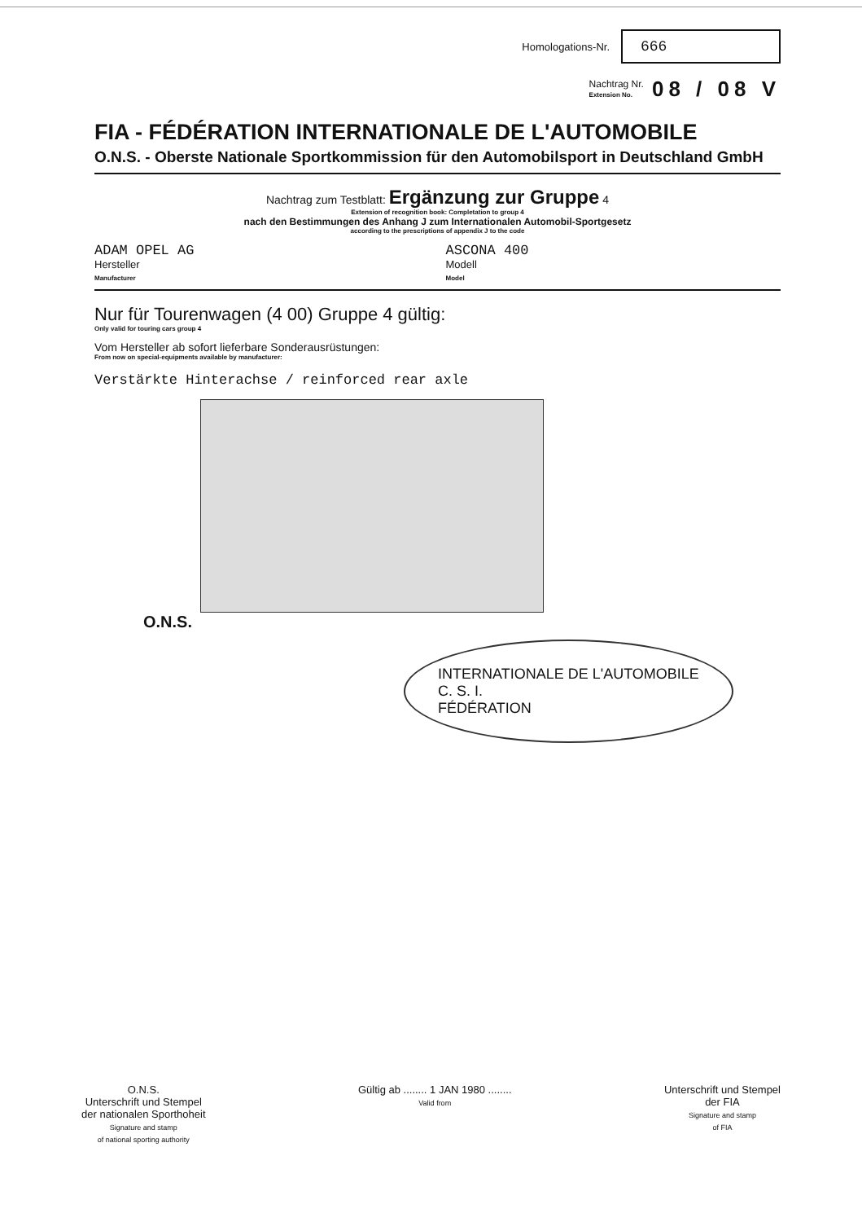Homologations-Nr. 666
Nachtrag Nr.
Extension No. 08 / 08 V
FIA - FÉDÉRATION INTERNATIONALE DE L'AUTOMOBILE
O.N.S. - Oberste Nationale Sportkommission für den Automobilsport in Deutschland GmbH
Nachtrag zum Testblatt: Ergänzung zur Gruppe 4
Extension of recognition book: Completation to group 4
nach den Bestimmungen des Anhang J zum Internationalen Automobil-Sportgesetz
according to the prescriptions of appendix J to the code
ADAM OPEL AG
Hersteller
Manufacturer
ASCONA 400
Modell
Model
Nur für Tourenwagen (4 00) Gruppe 4 gültig:
Only valid for touring cars group 4
Vom Hersteller ab sofort lieferbare Sonderausrüstungen:
From now on special-equipments available by manufacturer:
Verstärkte Hinterachse / reinforced rear axle
O.N.S.
INTERNATIONALE DE L'AUTOMOBILE
C. S. I.
FÉDÉRATION
O.N.S.
Unterschrift und Stempel
der nationalen Sporthoheit
Signature and stamp
of national sporting authority
Gültig ab ........ 1 JAN 1980 ........
Valid from
Unterschrift und Stempel
der FIA
Signature and stamp
of FIA